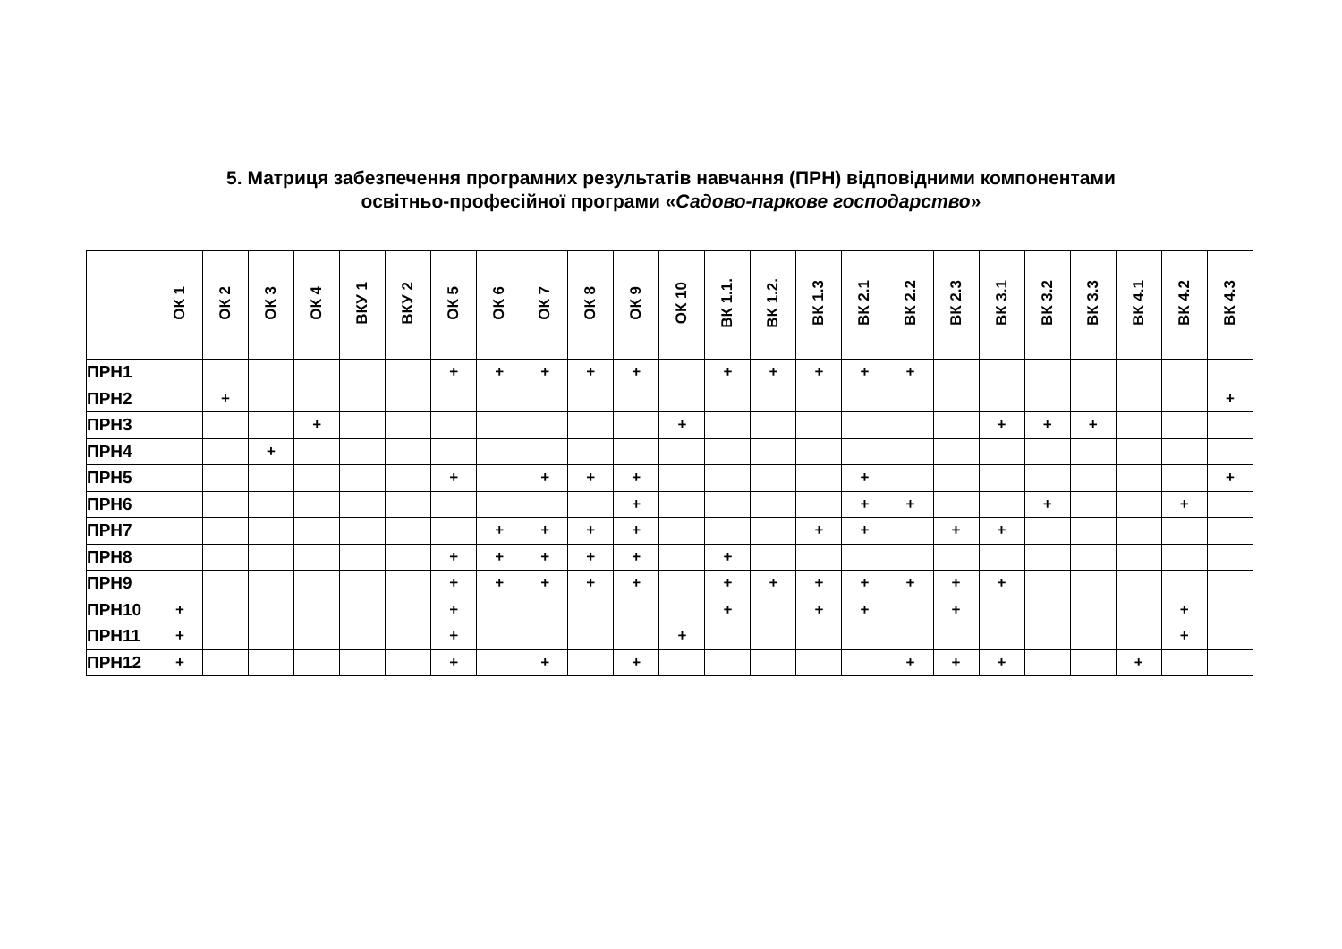5. Матриця забезпечення програмних результатів навчання (ПРН) відповідними компонентами
освітньо-професійної програми «Садово-паркове господарство»
| | ОК 1 | ОК 2 | ОК 3 | ОК 4 | ВКУ 1 | ВКУ 2 | ОК 5 | ОК 6 | ОК 7 | ОК 8 | ОК 9 | ОК 10 | ВК 1.1. | ВК 1.2. | ВК 1.3 | ВК 2.1 | ВК 2.2 | ВК 2.3 | ВК 3.1 | ВК 3.2 | ВК 3.3 | ВК 4.1 | ВК 4.2 | ВК 4.3 |
| --- | --- | --- | --- | --- | --- | --- | --- | --- | --- | --- | --- | --- | --- | --- | --- | --- | --- | --- | --- | --- | --- | --- | --- | --- |
| ПРН1 | | | | | | | + | + | + | + | + | | + | + | + | + | + | | | | | | | |
| ПРН2 | | + | | | | | | | | | | | | | | | | | | | | | | + |
| ПРН3 | | | | + | | | | | | | | + | | | | | | | + | + | + | | | |
| ПРН4 | | | + | | | | | | | | | | | | | | | | | | | | | |
| ПРН5 | | | | | | | + | | + | + | + | | | | | + | | | | | | | | + |
| ПРН6 | | | | | | | | | | | + | | | | | + | + | | | + | | | + | |
| ПРН7 | | | | | | | | + | + | + | + | | | | + | + | | + | + | | | | | |
| ПРН8 | | | | | | | + | + | + | + | + | | + | | | | | | | | | | | |
| ПРН9 | | | | | | | + | + | + | + | + | | + | + | + | + | + | + | + | | | | | |
| ПРН10 | + | | | | | | + | | | | | | + | | + | + | | + | | | | | + | |
| ПРН11 | + | | | | | | + | | | | | + | | | | | | | | | | | + | |
| ПРН12 | + | | | | | | + | | + | | + | | | | | | + | + | + | | | + | | |